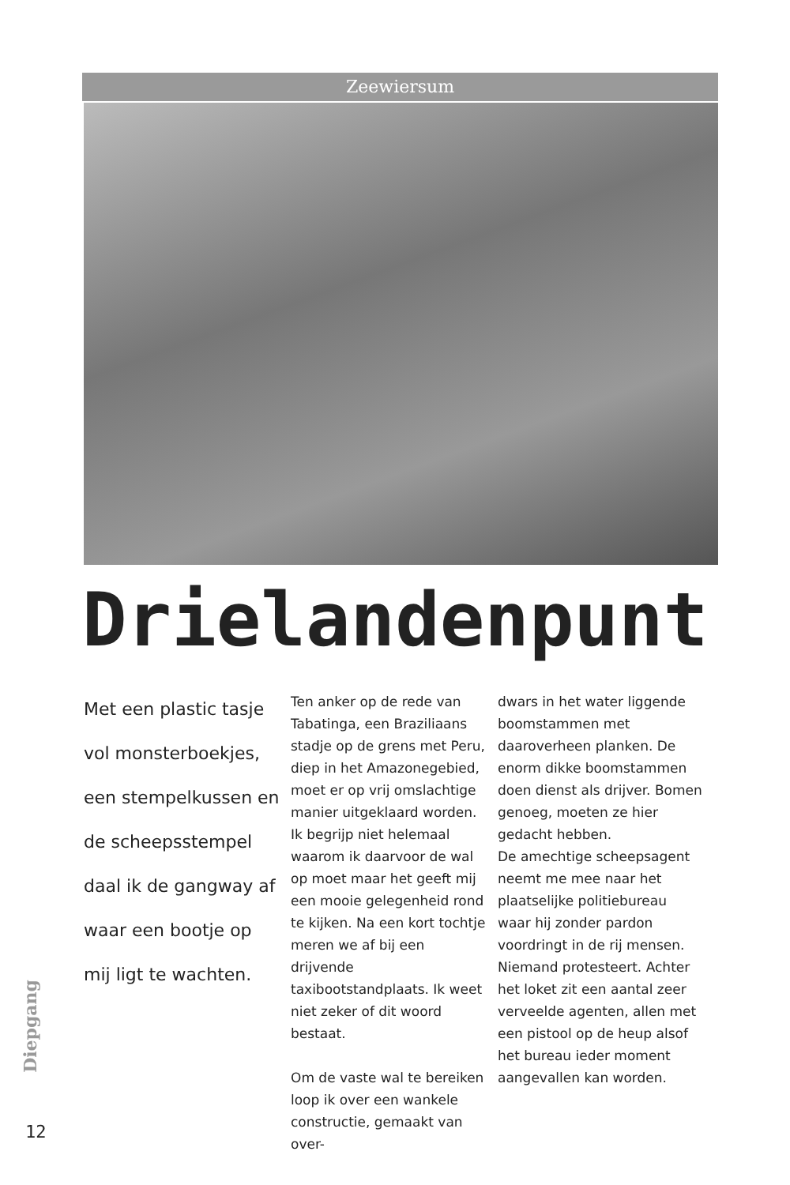Zeewiersum
Drielandenpunt
Met een plastic tasje vol monsterboekjes, een stempelkussen en de scheepsstempel daal ik de gangway af waar een bootje op mij ligt te wachten.
Ten anker op de rede van Tabatinga, een Braziliaans stadje op de grens met Peru, diep in het Amazonegebied, moet er op vrij omslachtige manier uitgeklaard worden. Ik begrijp niet helemaal waarom ik daarvoor de wal op moet maar het geeft mij een mooie gelegenheid rond te kijken. Na een kort tochtje meren we af bij een drijvende taxibootstandplaats. Ik weet niet zeker of dit woord bestaat.
Om de vaste wal te bereiken loop ik over een wankele constructie, gemaakt van over-
dwars in het water liggende boomstammen met daaroverheen planken. De enorm dikke boomstammen doen dienst als drijver. Bomen genoeg, moeten ze hier gedacht hebben.
De amechtige scheepsagent neemt me mee naar het plaatselijke politiebureau waar hij zonder pardon voordringt in de rij mensen. Niemand protesteert. Achter het loket zit een aantal zeer verveelde agenten, allen met een pistool op de heup alsof het bureau ieder moment aangevallen kan worden.
Diepgang
12